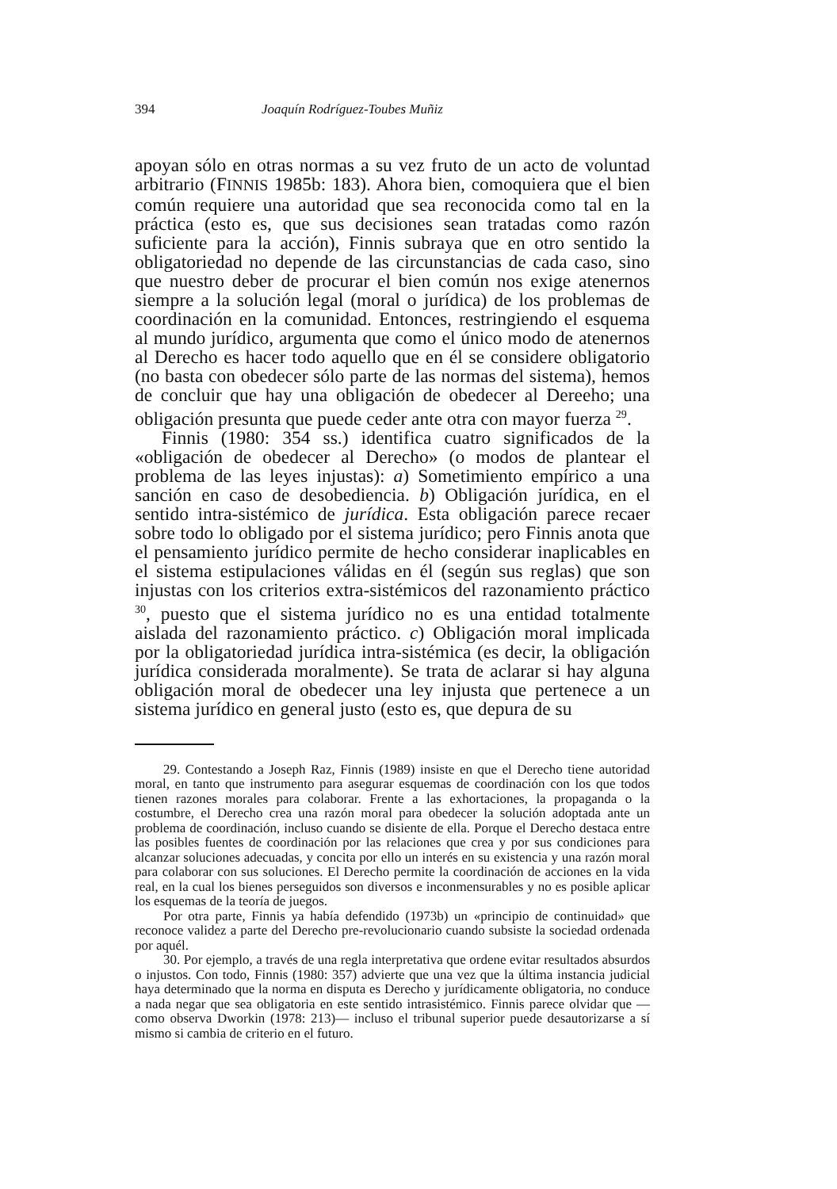394 Joaquín Rodríguez-Toubes Muñiz
apoyan sólo en otras normas a su vez fruto de un acto de voluntad arbitrario (FINNIS 1985b: 183). Ahora bien, comoquiera que el bien común requiere una autoridad que sea reconocida como tal en la práctica (esto es, que sus decisiones sean tratadas como razón suficiente para la acción), Finnis subraya que en otro sentido la obligatoriedad no depende de las circunstancias de cada caso, sino que nuestro deber de procurar el bien común nos exige atenernos siempre a la solución legal (moral o jurídica) de los problemas de coordinación en la comunidad. Entonces, restringiendo el esquema al mundo jurídico, argumenta que como el único modo de atenernos al Derecho es hacer todo aquello que en él se considere obligatorio (no basta con obedecer sólo parte de las normas del sistema), hemos de concluir que hay una obligación de obedecer al Dereeho; una obligación presunta que puede ceder ante otra con mayor fuerza <sup>29</sup>.
Finnis (1980: 354 ss.) identifica cuatro significados de la «obligación de obedecer al Derecho» (o modos de plantear el problema de las leyes injustas): a) Sometimiento empírico a una sanción en caso de desobediencia. b) Obligación jurídica, en el sentido intra-sistémico de jurídica. Esta obligación parece recaer sobre todo lo obligado por el sistema jurídico; pero Finnis anota que el pensamiento jurídico permite de hecho considerar inaplicables en el sistema estipulaciones válidas en él (según sus reglas) que son injustas con los criterios extra-sistémicos del razonamiento práctico <sup>30</sup>, puesto que el sistema jurídico no es una entidad totalmente aislada del razonamiento práctico. c) Obligación moral implicada por la obligatoriedad jurídica intra-sistémica (es decir, la obligación jurídica considerada moralmente). Se trata de aclarar si hay alguna obligación moral de obedecer una ley injusta que pertenece a un sistema jurídico en general justo (esto es, que depura de su
29. Contestando a Joseph Raz, Finnis (1989) insiste en que el Derecho tiene autoridad moral, en tanto que instrumento para asegurar esquemas de coordinación con los que todos tienen razones morales para colaborar. Frente a las exhortaciones, la propaganda o la costumbre, el Derecho crea una razón moral para obedecer la solución adoptada ante un problema de coordinación, incluso cuando se disiente de ella. Porque el Derecho destaca entre las posibles fuentes de coordinación por las relaciones que crea y por sus condiciones para alcanzar soluciones adecuadas, y concita por ello un interés en su existencia y una razón moral para colaborar con sus soluciones. El Derecho permite la coordinación de acciones en la vida real, en la cual los bienes perseguidos son diversos e inconmensurables y no es posible aplicar los esquemas de la teoría de juegos.
Por otra parte, Finnis ya había defendido (1973b) un «principio de continuidad» que reconoce validez a parte del Derecho pre-revolucionario cuando subsiste la sociedad ordenada por aquél.
30. Por ejemplo, a través de una regla interpretativa que ordene evitar resultados absurdos o injustos. Con todo, Finnis (1980: 357) advierte que una vez que la última instancia judicial haya determinado que la norma en disputa es Derecho y jurídicamente obligatoria, no conduce a nada negar que sea obligatoria en este sentido intrasistémico. Finnis parece olvidar que —como observa Dworkin (1978: 213)— incluso el tribunal superior puede desautorizarse a sí mismo si cambia de criterio en el futuro.